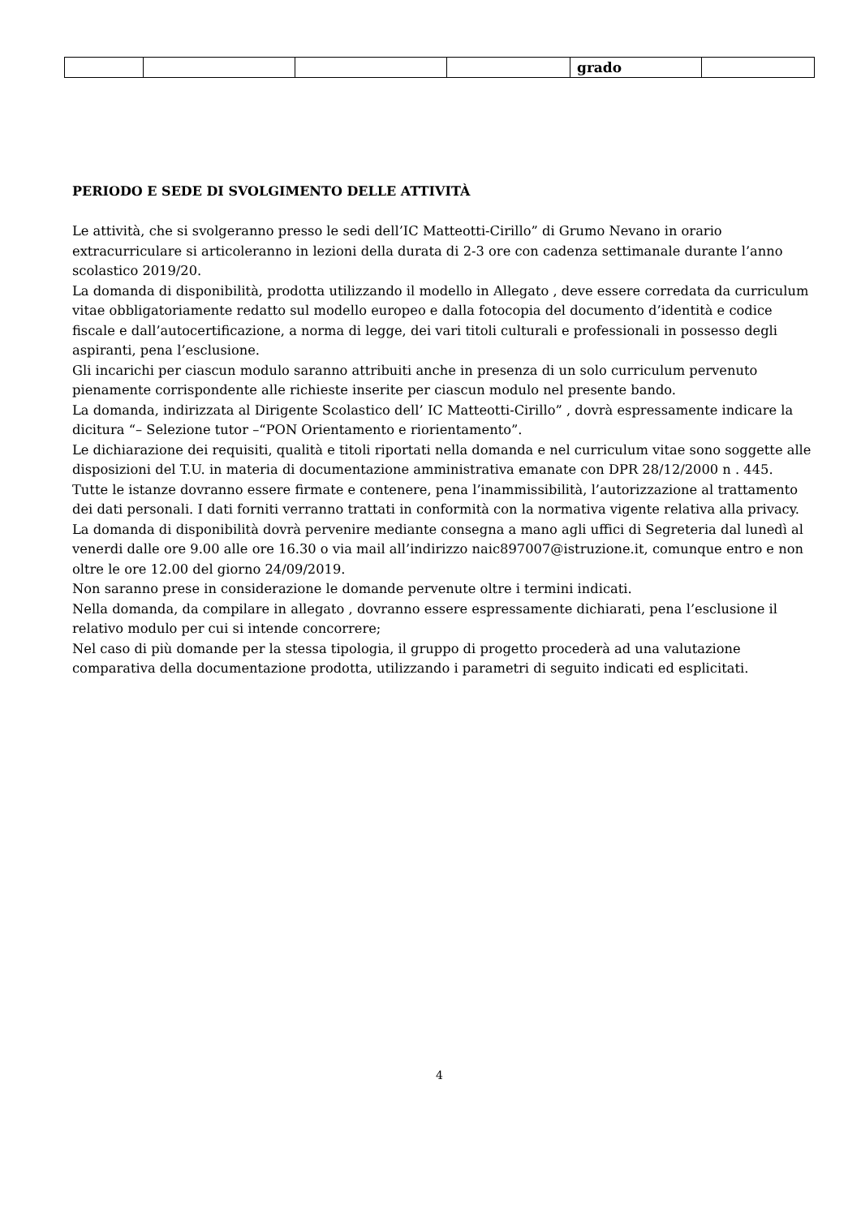| | | | | grado | |
PERIODO E SEDE DI SVOLGIMENTO DELLE ATTIVITÀ
Le attività, che si svolgeranno presso le sedi dell’IC Matteotti-Cirillo” di Grumo Nevano in orario extracurriculare si articoleranno in lezioni della durata di 2-3 ore con cadenza settimanale durante l’anno scolastico 2019/20.
La domanda di disponibilità, prodotta utilizzando il modello in Allegato , deve essere corredata da curriculum vitae obbligatoriamente redatto sul modello europeo e dalla fotocopia del documento d’identità e codice fiscale e dall’autocertificazione, a norma di legge, dei vari titoli culturali e professionali in possesso degli aspiranti, pena l’esclusione.
Gli incarichi per ciascun modulo saranno attribuiti anche in presenza di un solo curriculum pervenuto pienamente corrispondente alle richieste inserite per ciascun modulo nel presente bando.
La domanda, indirizzata al Dirigente Scolastico dell’ IC Matteotti-Cirillo” , dovrà espressamente indicare la dicitura “– Selezione tutor –“PON Orientamento e riorientamento”.
Le dichiarazione dei requisiti, qualità e titoli riportati nella domanda e nel curriculum vitae sono soggette alle disposizioni del T.U. in materia di documentazione amministrativa emanate con DPR 28/12/2000 n . 445.
Tutte le istanze dovranno essere firmate e contenere, pena l’inammissibilità, l’autorizzazione al trattamento dei dati personali. I dati forniti verranno trattati in conformità con la normativa vigente relativa alla privacy.
La domanda di disponibilità dovrà pervenire mediante consegna a mano agli uffici di Segreteria dal lunedì al venerdi dalle ore 9.00 alle ore 16.30 o via mail all’indirizzo naic897007@istruzione.it, comunque entro e non oltre le ore 12.00 del giorno 24/09/2019.
Non saranno prese in considerazione le domande pervenute oltre i termini indicati.
Nella domanda, da compilare in allegato , dovranno essere espressamente dichiarati, pena l’esclusione il relativo modulo per cui si intende concorrere;
Nel caso di più domande per la stessa tipologia, il gruppo di progetto procederà ad una valutazione comparativa della documentazione prodotta, utilizzando i parametri di seguito indicati ed esplicitati.
4